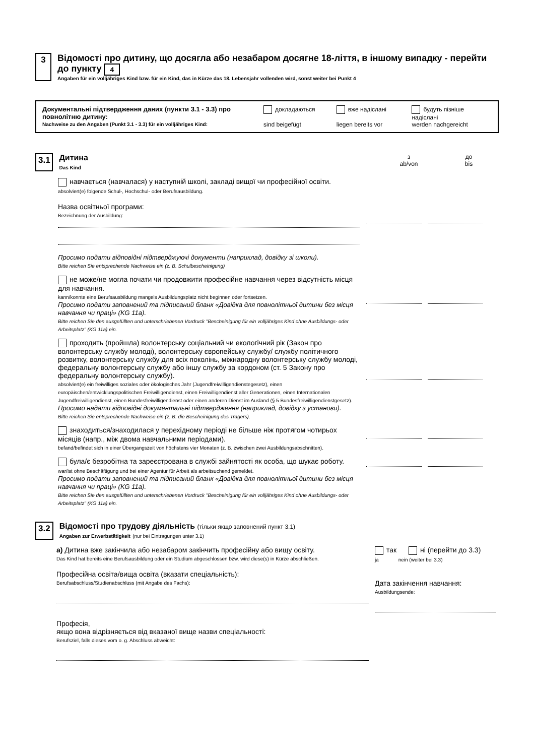3 Відомості про дитину, що досягла або незабаром досягне 18-ліття, в іншому випадку - перейти до пункту 4
Angaben für ein volljähriges Kind bzw. für ein Kind, das in Kürze das 18. Lebensjahr vollenden wird, sonst weiter bei Punkt 4
Документальні підтвердження даних (пункти 3.1 - 3.3) про повнолітню дитину:
Nachweise zu den Angaben (Punkt 3.1 - 3.3) für ein volljähriges Kind:
докладаються
sind beigefügt
вже надіслані
liegen bereits vor
будуть пізніше надіслані
werden nachgereicht
3.1 Дитина
Das Kind
з
ab/von
до
bis
навчається (навчалася) у наступній школі, закладі вищої чи професійної освіти.
absolviert(e) folgende Schul-, Hochschul- oder Berufsausbildung.
Назва освітньої програми:
Bezeichnung der Ausbildung:
Просимо подати відповідні підтверджуючі документи (наприклад, довідку зі школи).
Bitte reichen Sie entsprechende Nachweise ein (z. B. Schulbescheinigung)
не може/не могла почати чи продовжити професійне навчання через відсутність місця для навчання.
kann/konnte eine Berufsausbildung mangels Ausbildungsplatz nicht beginnen oder fortsetzen.
Просимо подати заповнений та підписаний бланк «Довідка для повнолітньої дитини без місця навчання чи праці» (KG 11a).
Bitte reichen Sie den ausgefüllten und unterschriebenen Vordruck "Bescheinigung für ein volljähriges Kind ohne Ausbildungs- oder Arbeitsplatz" (KG 11a) ein.
проходить (пройшла) волонтерську соціальний чи екологічний рік (Закон про волонтерську службу молоді), волонтерську європейську службу/ службу політичного розвитку, волонтерську службу для всіх поколінь, міжнародну волонтерську службу молоді, федеральну волонтерську службу або іншу службу за кордоном (ст. 5 Закону про федеральну волонтерську службу).
absolviert(e) ein freiwilliges soziales oder ökologisches Jahr (Jugendfreiwilligendienstegesetz), einen europäischen/entwicklungspolitischen Freiwilligendienst, einen Freiwilligendienst aller Generationen, einen Internationalen Jugendfreiwilligendienst, einen Bundesfreiwilligendienst oder einen anderen Dienst im Ausland (§ 5 Bundesfreiwilligendienstgesetz).
Просимо надати відповідні документальні підтвердження (наприклад, довідку з установи).
Bitte reichen Sie entsprechende Nachweise ein (z. B. die Bescheinigung des Trägers).
знаходиться/знаходилася у перехідному періоді не більше ніж протягом чотирьох місяців (напр., між двома навчальними періодами).
befand/befindet sich in einer Übergangszeit von höchstens vier Monaten (z. B. zwischen zwei Ausbildungsabschnitten).
була/є безробітна та зареєстрована в службі зайнятості як особа, що шукає роботу.
war/ist ohne Beschäftigung und bei einer Agentur für Arbeit als arbeitsuchend gemeldet.
Просимо подати заповнений та підписаний бланк «Довідка для повнолітньої дитини без місця навчання чи праці» (KG 11a).
Bitte reichen Sie den ausgefüllten und unterschriebenen Vordruck "Bescheinigung für ein volljähriges Kind ohne Ausbildungs- oder Arbeitsplatz" (KG 11a) ein.
3.2 Відомості про трудову діяльність (тільки якщо заповнений пункт 3.1)
Angaben zur Erwerbstätigkeit (nur bei Eintragungen unter 3.1)
а) Дитина вже закінчила або незабаром закінчить професійну або вищу освіту.
Das Kind hat bereits eine Berufsausbildung oder ein Studium abgeschlossen bzw. wird diese(s) in Kürze abschließen.
Професійна освіта/вища освіта (вказати спеціальність):
Berufsabschluss/Studienabschluss (mit Angabe des Fachs):
Професія,
якщо вона відрізняється від вказаної вище назви спеціальності:
Berufsziel, falls dieses vom o. g. Abschluss abweicht:
так ні (перейти до 3.3)
ja nein (weiter bei 3.3)
Дата закінчення навчання:
Ausbildungsende: